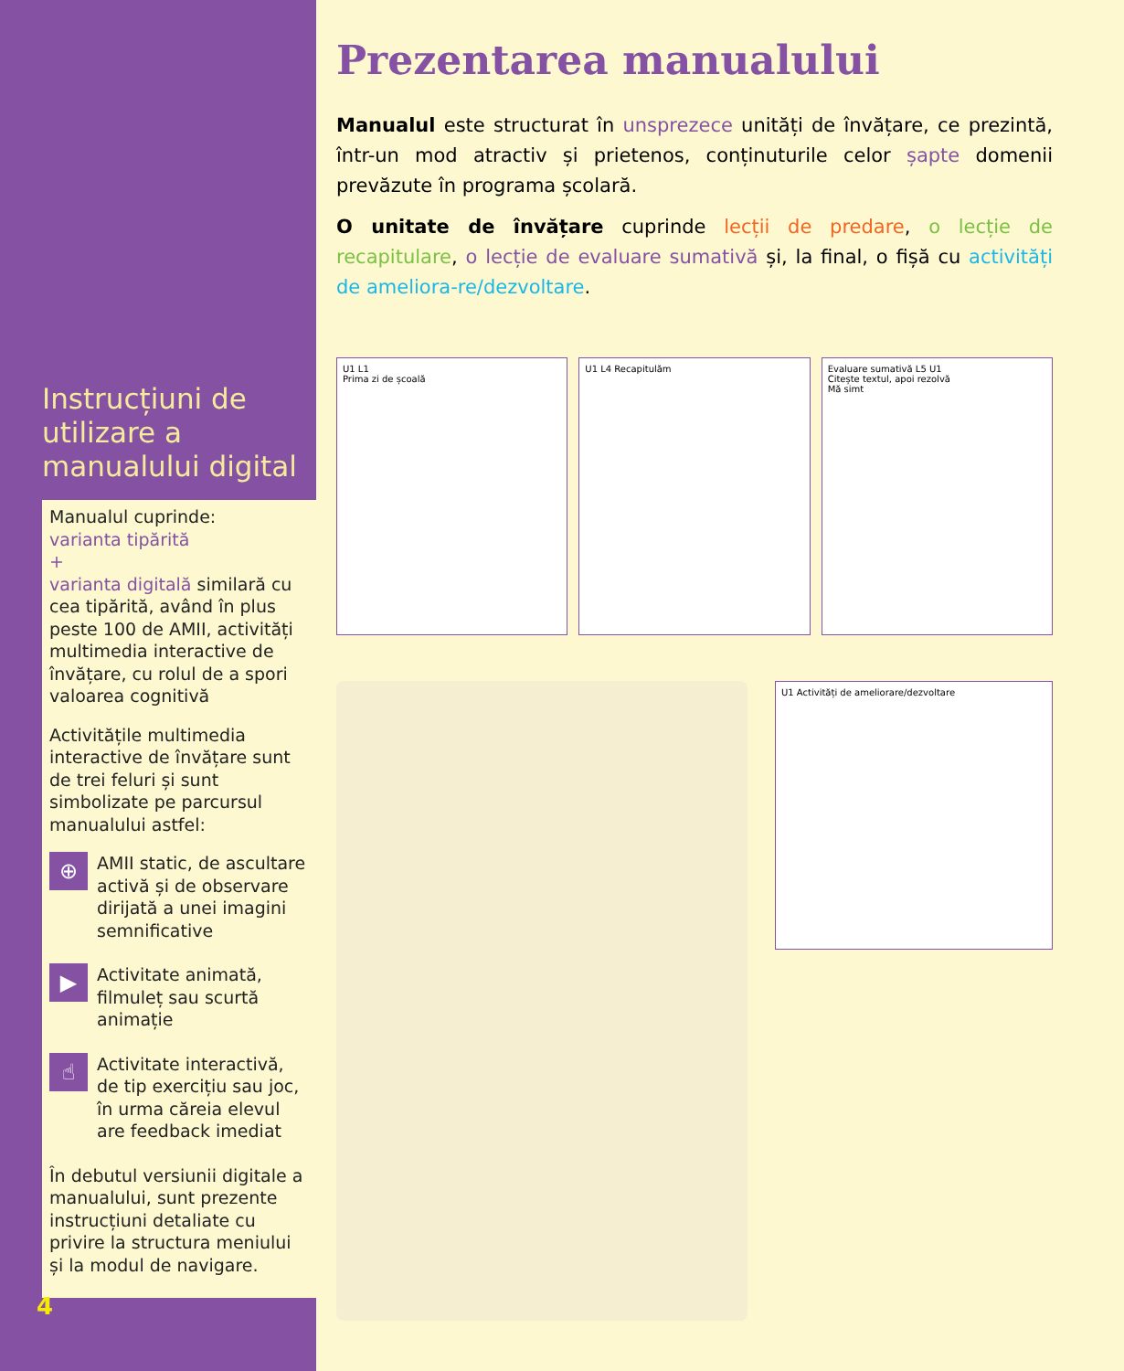Instrucțiuni de utilizare a manualului digital
Manualul cuprinde:
varianta tipărită
+
varianta digitală similară cu cea tipărită, având în plus peste 100 de AMII, activități multimedia interactive de învățare, cu rolul de a spori valoarea cognitivă
Activitățile multimedia interactive de învățare sunt de trei feluri și sunt simbolizate pe parcursul manualului astfel:
⊕
AMII static, de ascultare activă și de observare dirijată a unei imagini semnificative
▶
Activitate animată, filmuleț sau scurtă animație
☝
Activitate interactivă, de tip exercițiu sau joc, în urma căreia elevul are feedback imediat
În debutul versiunii digitale a manualului, sunt prezente instrucțiuni detaliate cu privire la structura meniului și la modul de navigare.
4
Prezentarea manualului
Manualul este structurat în unsprezece unități de învățare, ce prezintă, într-un mod atractiv și prietenos, conținuturile celor șapte domenii prevăzute în programa școlară.
O unitate de învățare cuprinde lecții de predare, o lecție de recapitulare, o lecție de evaluare sumativă și, la final, o fișă cu activități de ameliora-re/dezvoltare.
U1 L1
Prima zi de școală
U1 L4 Recapitulăm Evaluare sumativă L5 U1
Citește textul, apoi rezolvă
Mă simt
U1 Activități de ameliorare/dezvoltare